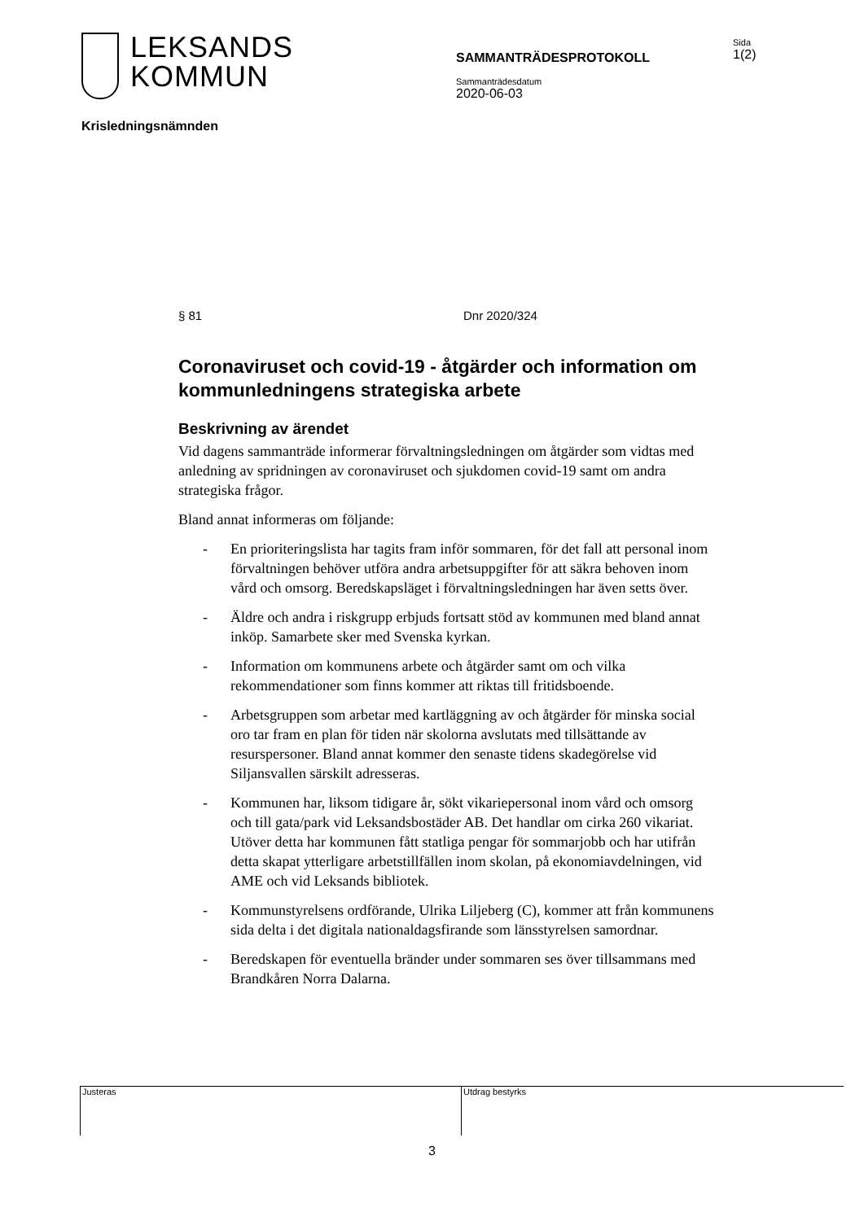LEKSANDS
KOMMUN
SAMMANTRÄDESPROTOKOLL
Sammanträdesdatum
2020-06-03
Sida
1(2)
Krisledningsnämnden
§ 81 Dnr 2020/324
Coronaviruset och covid-19 - åtgärder och information om kommunledningens strategiska arbete
Beskrivning av ärendet
Vid dagens sammanträde informerar förvaltningsledningen om åtgärder som vidtas med anledning av spridningen av coronaviruset och sjukdomen covid-19 samt om andra strategiska frågor.
Bland annat informeras om följande:
- En prioriteringslista har tagits fram inför sommaren, för det fall att personal inom förvaltningen behöver utföra andra arbetsuppgifter för att säkra behoven inom vård och omsorg. Beredskapsläget i förvaltningsledningen har även setts över.
- Äldre och andra i riskgrupp erbjuds fortsatt stöd av kommunen med bland annat inköp. Samarbete sker med Svenska kyrkan.
- Information om kommunens arbete och åtgärder samt om och vilka rekommendationer som finns kommer att riktas till fritidsboende.
- Arbetsgruppen som arbetar med kartläggning av och åtgärder för minska social oro tar fram en plan för tiden när skolorna avslutats med tillsättande av resurspersoner. Bland annat kommer den senaste tidens skadegörelse vid Siljansvallen särskilt adresseras.
- Kommunen har, liksom tidigare år, sökt vikariepersonal inom vård och omsorg och till gata/park vid Leksandsbostäder AB. Det handlar om cirka 260 vikariat. Utöver detta har kommunen fått statliga pengar för sommarjobb och har utifrån detta skapat ytterligare arbetstillfällen inom skolan, på ekonomiavdelningen, vid AME och vid Leksands bibliotek.
- Kommunstyrelsens ordförande, Ulrika Liljeberg (C), kommer att från kommunens sida delta i det digitala nationaldagsfirande som länsstyrelsen samordnar.
- Beredskapen för eventuella bränder under sommaren ses över tillsammans med Brandkåren Norra Dalarna.
Justeras Utdrag bestyrks
3